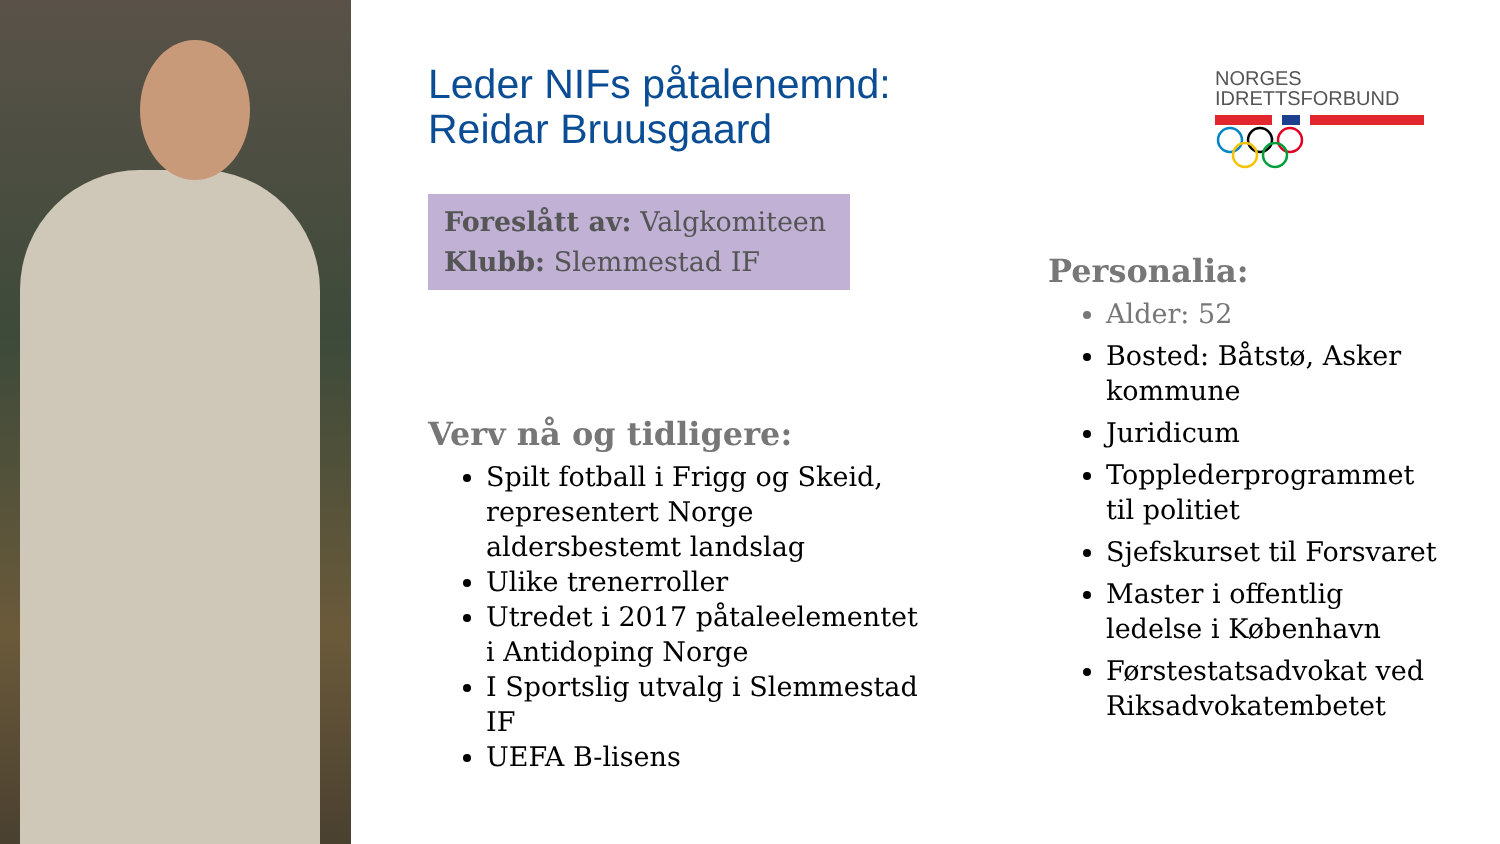Leder NIFs påtalenemnd:
Reidar Bruusgaard
Foreslått av: Valgkomiteen
Klubb: Slemmestad IF
NORGES
IDRETTSFORBUND
Verv nå og tidligere:
Spilt fotball i Frigg og Skeid, representert Norge aldersbestemt landslag
Ulike trenerroller
Utredet i 2017 påtaleelementet i Antidoping Norge
I Sportslig utvalg i Slemmestad IF
UEFA B-lisens
Personalia:
Alder: 52
Bosted: Båtstø, Asker kommune
Juridicum
Topplederprogrammet til politiet
Sjefskurset til Forsvaret
Master i offentlig ledelse i København
Førstestatsadvokat ved Riksadvokatembetet